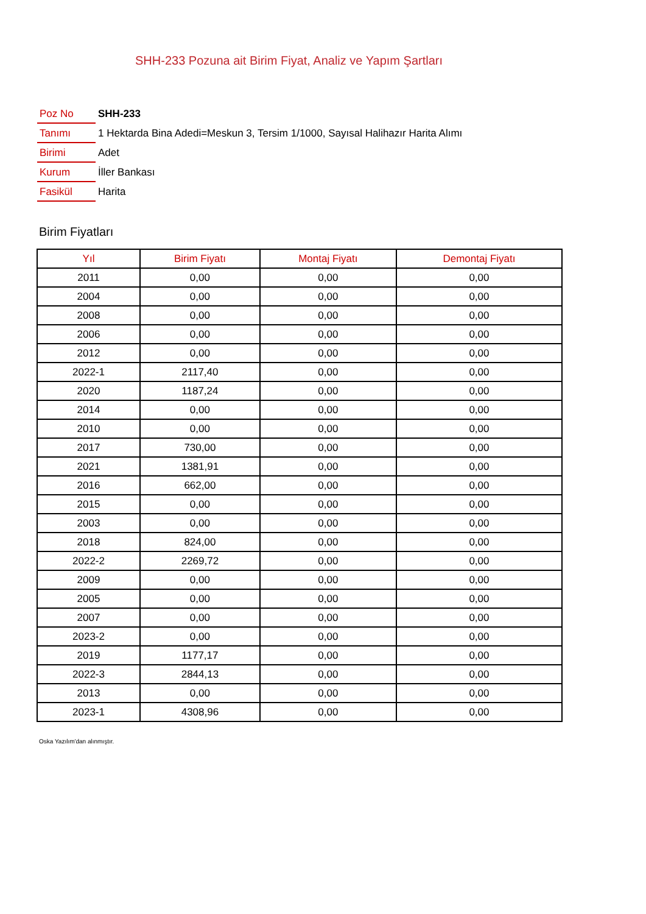SHH-233 Pozuna ait Birim Fiyat, Analiz ve Yapım Şartları
| Poz No | SHH-233 |
| Tanımı | 1 Hektarda Bina Adedi=Meskun 3, Tersim 1/1000, Sayısal Halihazır Harita Alımı |
| Birimi | Adet |
| Kurum | İller Bankası |
| Fasikül | Harita |
Birim Fiyatları
| Yıl | Birim Fiyatı | Montaj Fiyatı | Demontaj Fiyatı |
| --- | --- | --- | --- |
| 2011 | 0,00 | 0,00 | 0,00 |
| 2004 | 0,00 | 0,00 | 0,00 |
| 2008 | 0,00 | 0,00 | 0,00 |
| 2006 | 0,00 | 0,00 | 0,00 |
| 2012 | 0,00 | 0,00 | 0,00 |
| 2022-1 | 2117,40 | 0,00 | 0,00 |
| 2020 | 1187,24 | 0,00 | 0,00 |
| 2014 | 0,00 | 0,00 | 0,00 |
| 2010 | 0,00 | 0,00 | 0,00 |
| 2017 | 730,00 | 0,00 | 0,00 |
| 2021 | 1381,91 | 0,00 | 0,00 |
| 2016 | 662,00 | 0,00 | 0,00 |
| 2015 | 0,00 | 0,00 | 0,00 |
| 2003 | 0,00 | 0,00 | 0,00 |
| 2018 | 824,00 | 0,00 | 0,00 |
| 2022-2 | 2269,72 | 0,00 | 0,00 |
| 2009 | 0,00 | 0,00 | 0,00 |
| 2005 | 0,00 | 0,00 | 0,00 |
| 2007 | 0,00 | 0,00 | 0,00 |
| 2023-2 | 0,00 | 0,00 | 0,00 |
| 2019 | 1177,17 | 0,00 | 0,00 |
| 2022-3 | 2844,13 | 0,00 | 0,00 |
| 2013 | 0,00 | 0,00 | 0,00 |
| 2023-1 | 4308,96 | 0,00 | 0,00 |
Oska Yazılım'dan alınmıştır.